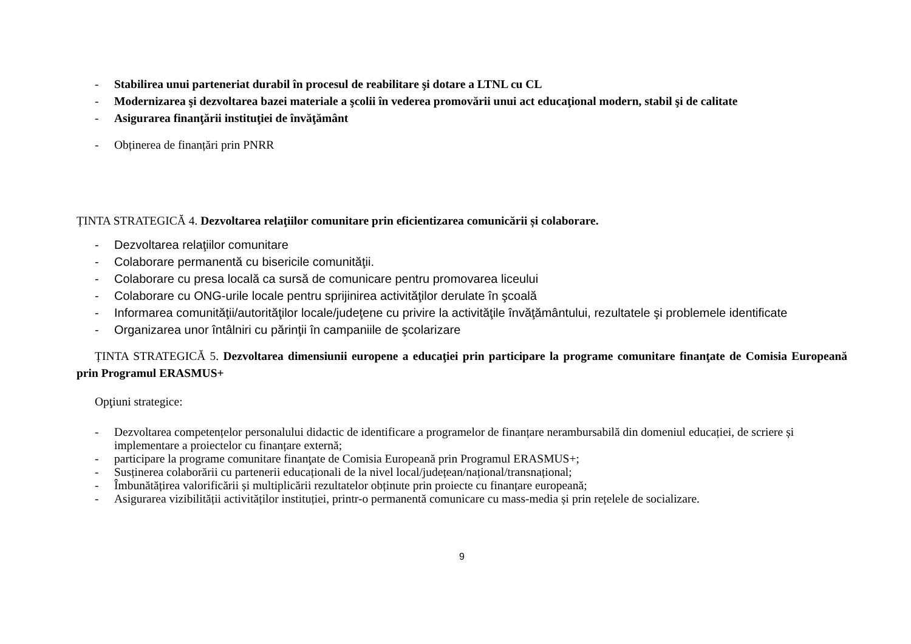- Stabilirea unui parteneriat durabil în procesul de reabilitare şi dotare a LTNL cu CL
- Modernizarea şi dezvoltarea bazei materiale a şcolii în vederea promovării unui act educaţional modern, stabil şi de calitate
- Asigurarea finanţării instituţiei de învăţământ
- Obținerea de finanțări prin PNRR
ȚINTA STRATEGICĂ 4. Dezvoltarea relaţiilor comunitare prin eficientizarea comunicării și colaborare.
- Dezvoltarea relaţiilor comunitare
- Colaborare permanentă cu bisericile comunităţii.
- Colaborare cu presa locală ca sursă de comunicare pentru promovarea liceului
- Colaborare cu ONG-urile locale pentru sprijinirea activităţilor derulate în şcoală
- Informarea comunităţii/autorităţilor locale/judeţene cu privire la activităţile învăţământului, rezultatele şi problemele identificate
- Organizarea unor întâlniri cu părinţii în campaniile de şcolarizare
ȚINTA STRATEGICĂ 5. Dezvoltarea dimensiunii europene a educaţiei prin participare la programe comunitare finanţate de Comisia Europeană prin Programul ERASMUS+
Opţiuni strategice:
- Dezvoltarea competențelor personalului didactic de identificare a programelor de finanțare nerambursabilă din domeniul educației, de scriere și implementare a proiectelor cu finanțare externă;
- participare la programe comunitare finanţate de Comisia Europeană prin Programul ERASMUS+;
- Susținerea colaborării cu partenerii educaționali de la nivel local/județean/național/transnațional;
- Îmbunătățirea valorificării și multiplicării rezultatelor obținute prin proiecte cu finanțare europeană;
- Asigurarea vizibilității activităților instituției, printr-o permanentă comunicare cu mass-media și prin rețelele de socializare.
9